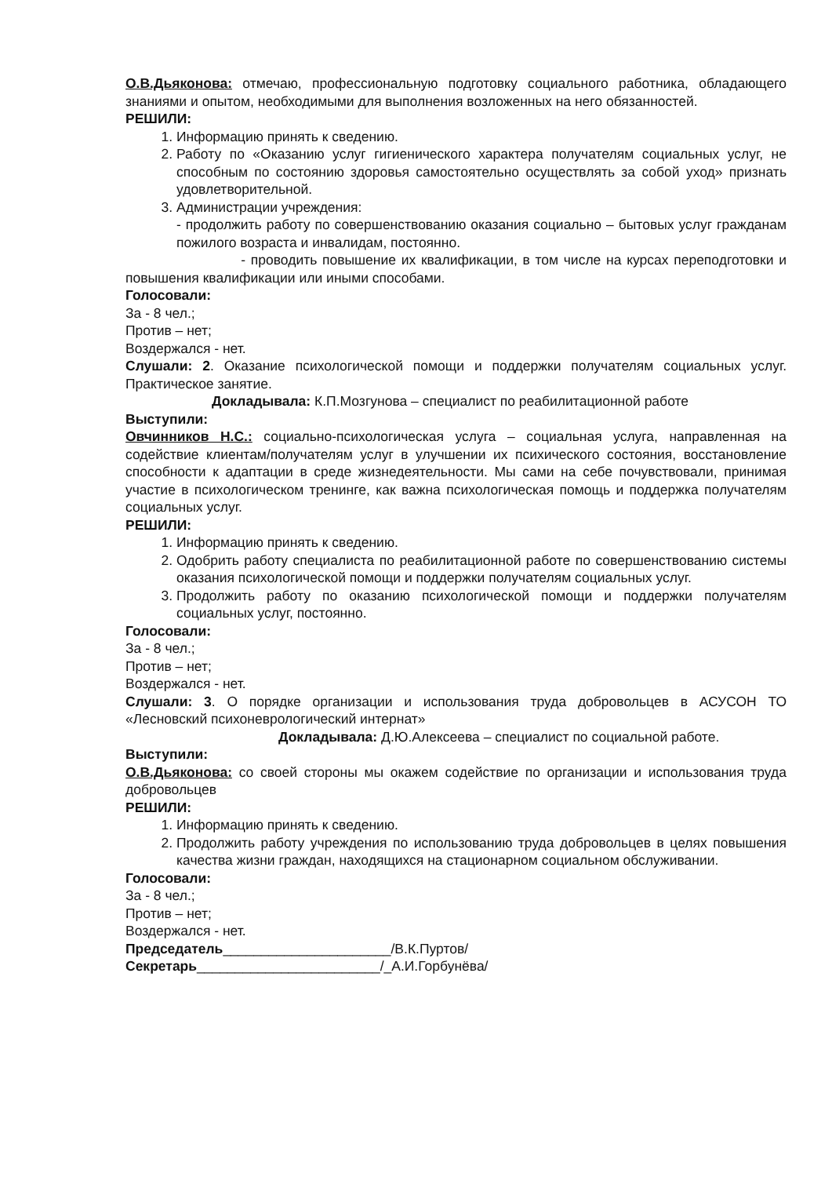О.В.Дьяконова: отмечаю, профессиональную подготовку социального работника, обладающего знаниями и опытом, необходимыми для выполнения возложенных на него обязанностей.
РЕШИЛИ:
1. Информацию принять к сведению.
2. Работу по «Оказанию услуг гигиенического характера получателям социальных услуг, не способным по состоянию здоровья самостоятельно осуществлять за собой уход» признать удовлетворительной.
3. Администрации учреждения:
- продолжить работу по совершенствованию оказания социально – бытовых услуг гражданам пожилого возраста и инвалидам, постоянно.
- проводить повышение их квалификации, в том числе на курсах переподготовки и повышения квалификации или иными способами.
Голосовали:
За - 8 чел.;
Против – нет;
Воздержался - нет.
Слушали: 2. Оказание психологической помощи и поддержки получателям социальных услуг. Практическое занятие.
Докладывала: К.П.Мозгунова – специалист по реабилитационной работе
Выступили:
Овчинников Н.С.: социально-психологическая услуга – социальная услуга, направленная на содействие клиентам/получателям услуг в улучшении их психического состояния, восстановление способности к адаптации в среде жизнедеятельности. Мы сами на себе почувствовали, принимая участие в психологическом тренинге, как важна психологическая помощь и поддержка получателям социальных услуг.
РЕШИЛИ:
1. Информацию принять к сведению.
2. Одобрить работу специалиста по реабилитационной работе по совершенствованию системы оказания психологической помощи и поддержки получателям социальных услуг.
3. Продолжить работу по оказанию психологической помощи и поддержки получателям социальных услуг, постоянно.
Голосовали:
За - 8 чел.;
Против – нет;
Воздержался - нет.
Слушали: 3. О порядке организации и использования труда добровольцев в АСУСОН ТО «Лесновский психоневрологический интернат»
Докладывала: Д.Ю.Алексеева – специалист по социальной работе.
Выступили:
О.В.Дьяконова: со своей стороны мы окажем содействие по организации и использования труда добровольцев
РЕШИЛИ:
1. Информацию принять к сведению.
2. Продолжить работу учреждения по использованию труда добровольцев в целях повышения качества жизни граждан, находящихся на стационарном социальном обслуживании.
Голосовали:
За - 8 чел.;
Против – нет;
Воздержался - нет.
Председатель______________________/В.К.Пуртов/
Секретарь________________________/_А.И.Горбунёва/